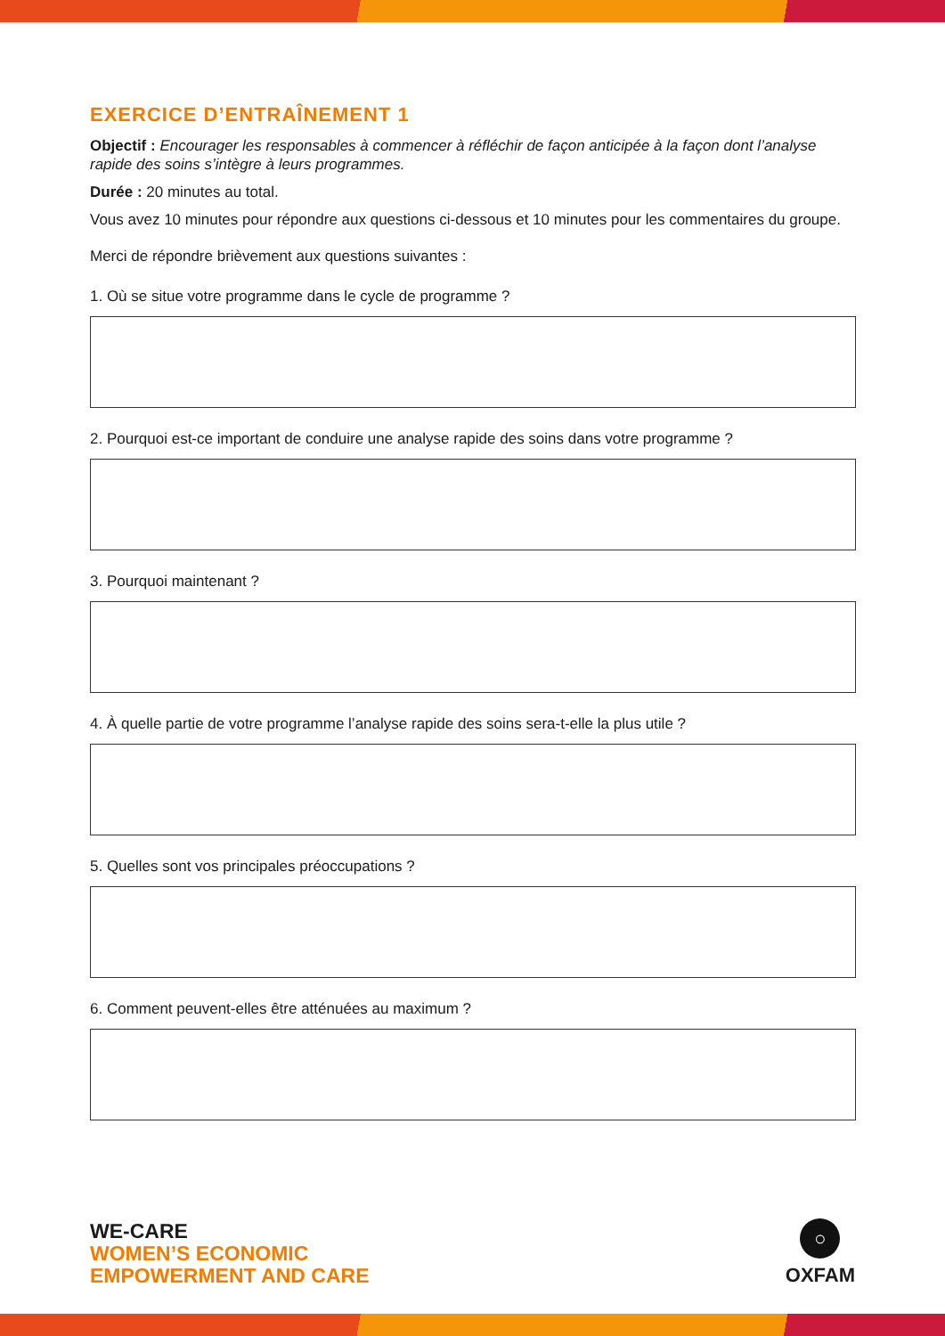EXERCICE D’ENTRAÎNEMENT 1
Objectif : Encourager les responsables à commencer à réfléchir de façon anticipée à la façon dont l’analyse rapide des soins s’intègre à leurs programmes.
Durée : 20 minutes au total.
Vous avez 10 minutes pour répondre aux questions ci-dessous et 10 minutes pour les commentaires du groupe.
Merci de répondre brièvement aux questions suivantes :
1. Où se situe votre programme dans le cycle de programme ?
2. Pourquoi est-ce important de conduire une analyse rapide des soins dans votre programme ?
3. Pourquoi maintenant ?
4. À quelle partie de votre programme l’analyse rapide des soins sera-t-elle la plus utile ?
5. Quelles sont vos principales préoccupations ?
6. Comment peuvent-elles être atténuées au maximum ?
WE-CARE
WOMEN’S ECONOMIC
EMPOWERMENT AND CARE
○
OXFAM